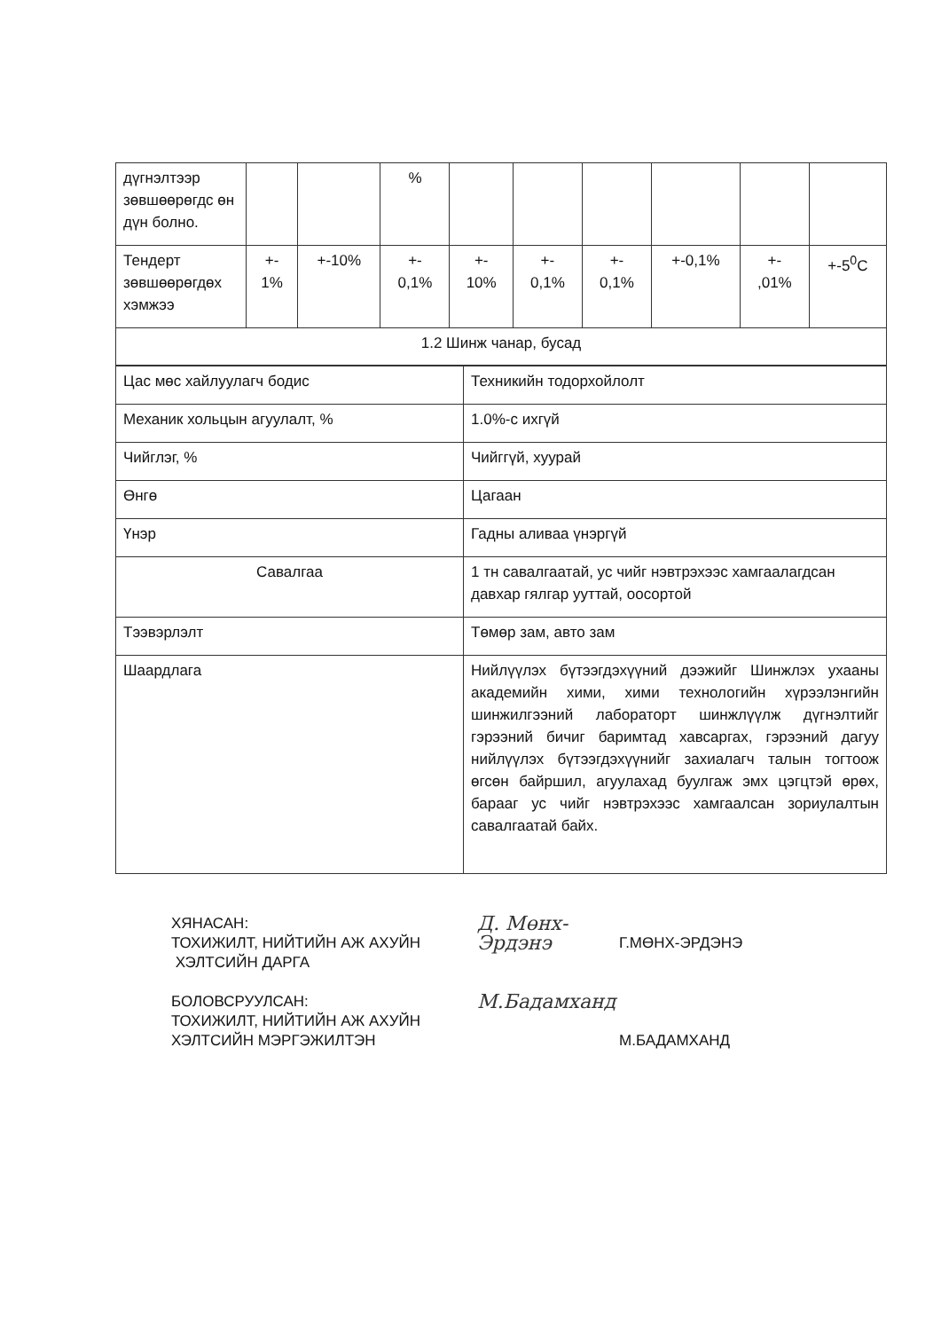| дүгнэлтээр зөвшөөрөгдс өн дүн болно. | | | % | | | | | | |
| Тендерт зөвшөөрөгдөх хэмжээ | +- 1% | +-10% | +- 0,1% | +- 10% | +- 0,1% | +- 0,1% | +-0,1% | +- ,01% | +-5<sup>0</sup>C |
| 1.2 Шинж чанар, бусад | | | | | | | | | |
| Цас мөс хайлуулагч бодис | Техникийн тодорхойлолт |
| Механик хольцын агуулалт, % | 1.0%-с ихгүй |
| Чийглэг, % | Чийггүй, хуурай |
| Өнгө | Цагаан |
| Үнэр | Гадны аливаа үнэргүй |
| Савалгаа | 1 тн савалгаатай, ус чийг нэвтрэхээс хамгаалагдсан давхар гялгар ууттай, оосортой |
| Тээвэрлэлт | Төмөр зам, авто зам |
| Шаардлага | Нийлүүлэх бүтээгдэхүүний дээжийг Шинжлэх ухааны академийн хими, хими технологийн хүрээлэнгийн шинжилгээний лабораторт шинжлүүлж дүгнэлтийг гэрээний бичиг баримтад хавсаргах, гэрээний дагуу нийлүүлэх бүтээгдэхүүнийг захиалагч талын тогтоож өгсөн байршил, агуулахад буулгаж эмх цэгцтэй өрөх, барааг ус чийг нэвтрэхээс хамгаалсан зориулалтын савалгаатай байх. |
ХЯНАСАН:
ТОХИЖИЛТ, НИЙТИЙН АЖ АХУЙН
ХЭЛТСИЙН ДАРГА
Д. Мөнх-Эрдэнэ
Г.МӨНХ-ЭРДЭНЭ
БОЛОВСРУУЛСАН:
ТОХИЖИЛТ, НИЙТИЙН АЖ АХУЙН
ХЭЛТСИЙН МЭРГЭЖИЛТЭН
М.Бадамханд
М.БАДАМХАНД